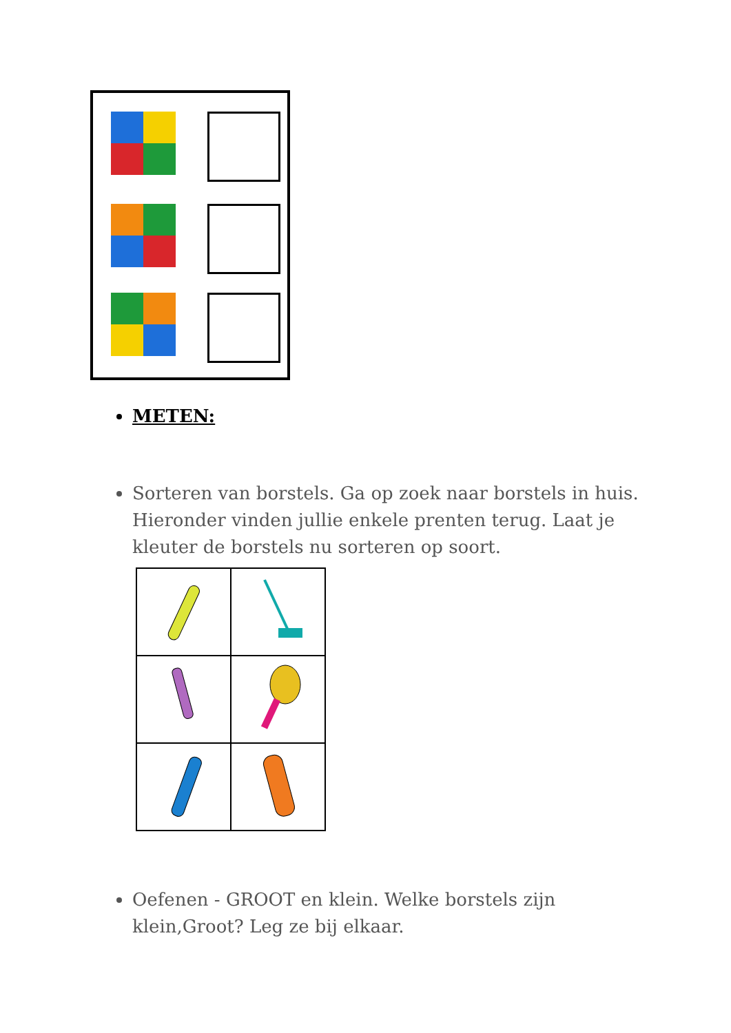METEN:
Sorteren van borstels. Ga op zoek naar borstels in huis. Hieronder vinden jullie enkele prenten terug. Laat je kleuter de borstels nu sorteren op soort.
Oefenen - GROOT en klein. Welke borstels zijn klein,Groot? Leg ze bij elkaar.